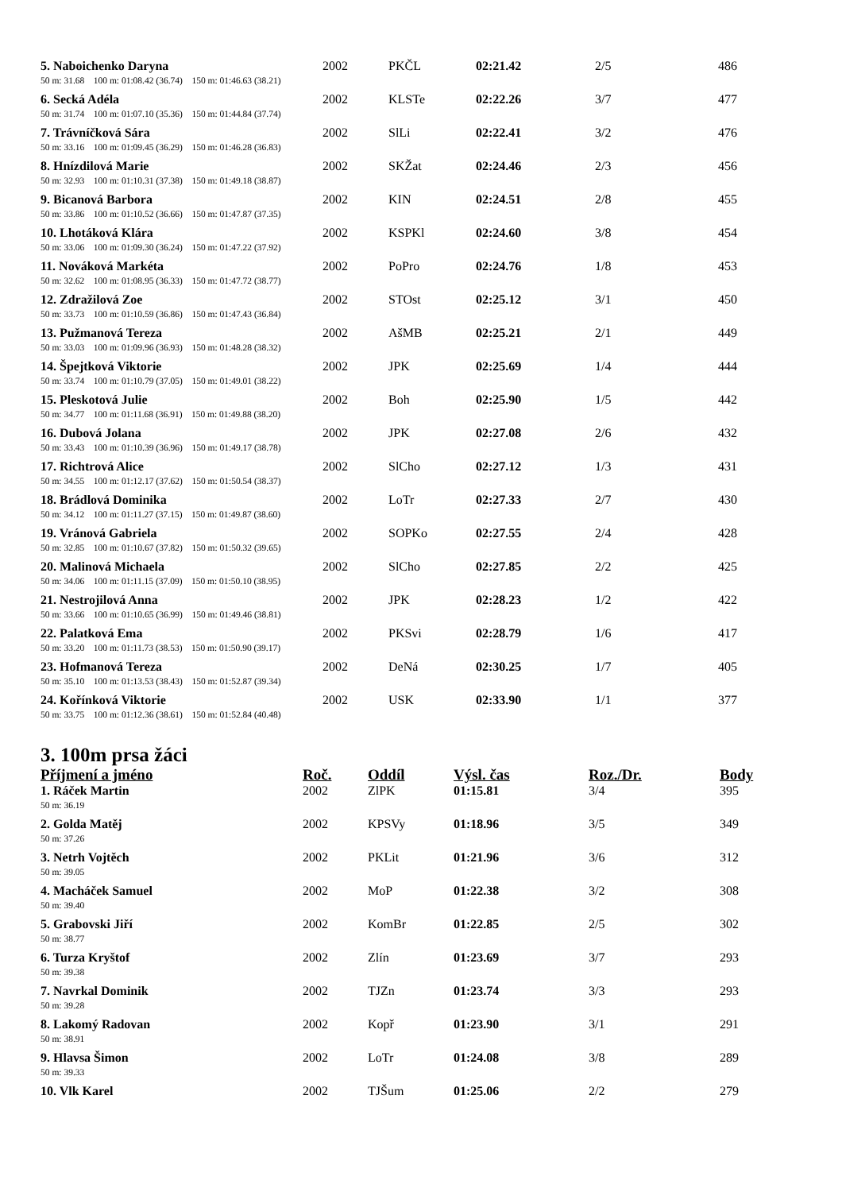| 5. Naboichenko Daryna | 2002 | PKČL | 02:21.42 | 2/5 | 486 |
| 50 m: 31.68 100 m: 01:08.42 (36.74) 150 m: 01:46.63 (38.21) | | | | | |
| 6. Secká Adéla | 2002 | KLSTe | 02:22.26 | 3/7 | 477 |
| 50 m: 31.74 100 m: 01:07.10 (35.36) 150 m: 01:44.84 (37.74) | | | | | |
| 7. Trávníčková Sára | 2002 | SlLi | 02:22.41 | 3/2 | 476 |
| 50 m: 33.16 100 m: 01:09.45 (36.29) 150 m: 01:46.28 (36.83) | | | | | |
| 8. Hnízdilová Marie | 2002 | SKŽat | 02:24.46 | 2/3 | 456 |
| 50 m: 32.93 100 m: 01:10.31 (37.38) 150 m: 01:49.18 (38.87) | | | | | |
| 9. Bicanová Barbora | 2002 | KIN | 02:24.51 | 2/8 | 455 |
| 50 m: 33.86 100 m: 01:10.52 (36.66) 150 m: 01:47.87 (37.35) | | | | | |
| 10. Lhotáková Klára | 2002 | KSPKl | 02:24.60 | 3/8 | 454 |
| 50 m: 33.06 100 m: 01:09.30 (36.24) 150 m: 01:47.22 (37.92) | | | | | |
| 11. Nováková Markéta | 2002 | PoPro | 02:24.76 | 1/8 | 453 |
| 50 m: 32.62 100 m: 01:08.95 (36.33) 150 m: 01:47.72 (38.77) | | | | | |
| 12. Zdražilová Zoe | 2002 | STOst | 02:25.12 | 3/1 | 450 |
| 50 m: 33.73 100 m: 01:10.59 (36.86) 150 m: 01:47.43 (36.84) | | | | | |
| 13. Pužmanová Tereza | 2002 | AšMB | 02:25.21 | 2/1 | 449 |
| 50 m: 33.03 100 m: 01:09.96 (36.93) 150 m: 01:48.28 (38.32) | | | | | |
| 14. Špejtková Viktorie | 2002 | JPK | 02:25.69 | 1/4 | 444 |
| 50 m: 33.74 100 m: 01:10.79 (37.05) 150 m: 01:49.01 (38.22) | | | | | |
| 15. Pleskotová Julie | 2002 | Boh | 02:25.90 | 1/5 | 442 |
| 50 m: 34.77 100 m: 01:11.68 (36.91) 150 m: 01:49.88 (38.20) | | | | | |
| 16. Dubová Jolana | 2002 | JPK | 02:27.08 | 2/6 | 432 |
| 50 m: 33.43 100 m: 01:10.39 (36.96) 150 m: 01:49.17 (38.78) | | | | | |
| 17. Richtrová Alice | 2002 | SlCho | 02:27.12 | 1/3 | 431 |
| 50 m: 34.55 100 m: 01:12.17 (37.62) 150 m: 01:50.54 (38.37) | | | | | |
| 18. Brádlová Dominika | 2002 | LoTr | 02:27.33 | 2/7 | 430 |
| 50 m: 34.12 100 m: 01:11.27 (37.15) 150 m: 01:49.87 (38.60) | | | | | |
| 19. Vránová Gabriela | 2002 | SOPKo | 02:27.55 | 2/4 | 428 |
| 50 m: 32.85 100 m: 01:10.67 (37.82) 150 m: 01:50.32 (39.65) | | | | | |
| 20. Malinová Michaela | 2002 | SlCho | 02:27.85 | 2/2 | 425 |
| 50 m: 34.06 100 m: 01:11.15 (37.09) 150 m: 01:50.10 (38.95) | | | | | |
| 21. Nestrojilová Anna | 2002 | JPK | 02:28.23 | 1/2 | 422 |
| 50 m: 33.66 100 m: 01:10.65 (36.99) 150 m: 01:49.46 (38.81) | | | | | |
| 22. Palatková Ema | 2002 | PKSvi | 02:28.79 | 1/6 | 417 |
| 50 m: 33.20 100 m: 01:11.73 (38.53) 150 m: 01:50.90 (39.17) | | | | | |
| 23. Hofmanová Tereza | 2002 | DeNá | 02:30.25 | 1/7 | 405 |
| 50 m: 35.10 100 m: 01:13.53 (38.43) 150 m: 01:52.87 (39.34) | | | | | |
| 24. Kořínková Viktorie | 2002 | USK | 02:33.90 | 1/1 | 377 |
| 50 m: 33.75 100 m: 01:12.36 (38.61) 150 m: 01:52.84 (40.48) | | | | | |
3. 100m prsa žáci
| Příjmení a jméno | Roč. | Oddíl | Výsl. čas | Roz./Dr. | Body |
| --- | --- | --- | --- | --- | --- |
| 1. Ráček Martin | 2002 | ZlPK | 01:15.81 | 3/4 | 395 |
| 50 m: 36.19 | | | | | |
| 2. Golda Matěj | 2002 | KPSVy | 01:18.96 | 3/5 | 349 |
| 50 m: 37.26 | | | | | |
| 3. Netrh Vojtěch | 2002 | PKLit | 01:21.96 | 3/6 | 312 |
| 50 m: 39.05 | | | | | |
| 4. Macháček Samuel | 2002 | MoP | 01:22.38 | 3/2 | 308 |
| 50 m: 39.40 | | | | | |
| 5. Grabovski Jiří | 2002 | KomBr | 01:22.85 | 2/5 | 302 |
| 50 m: 38.77 | | | | | |
| 6. Turza Kryštof | 2002 | Zlín | 01:23.69 | 3/7 | 293 |
| 50 m: 39.38 | | | | | |
| 7. Navrkal Dominik | 2002 | TJZn | 01:23.74 | 3/3 | 293 |
| 50 m: 39.28 | | | | | |
| 8. Lakomý Radovan | 2002 | Kopř | 01:23.90 | 3/1 | 291 |
| 50 m: 38.91 | | | | | |
| 9. Hlavsa Šimon | 2002 | LoTr | 01:24.08 | 3/8 | 289 |
| 50 m: 39.33 | | | | | |
| 10. Vlk Karel | 2002 | TJŠum | 01:25.06 | 2/2 | 279 |